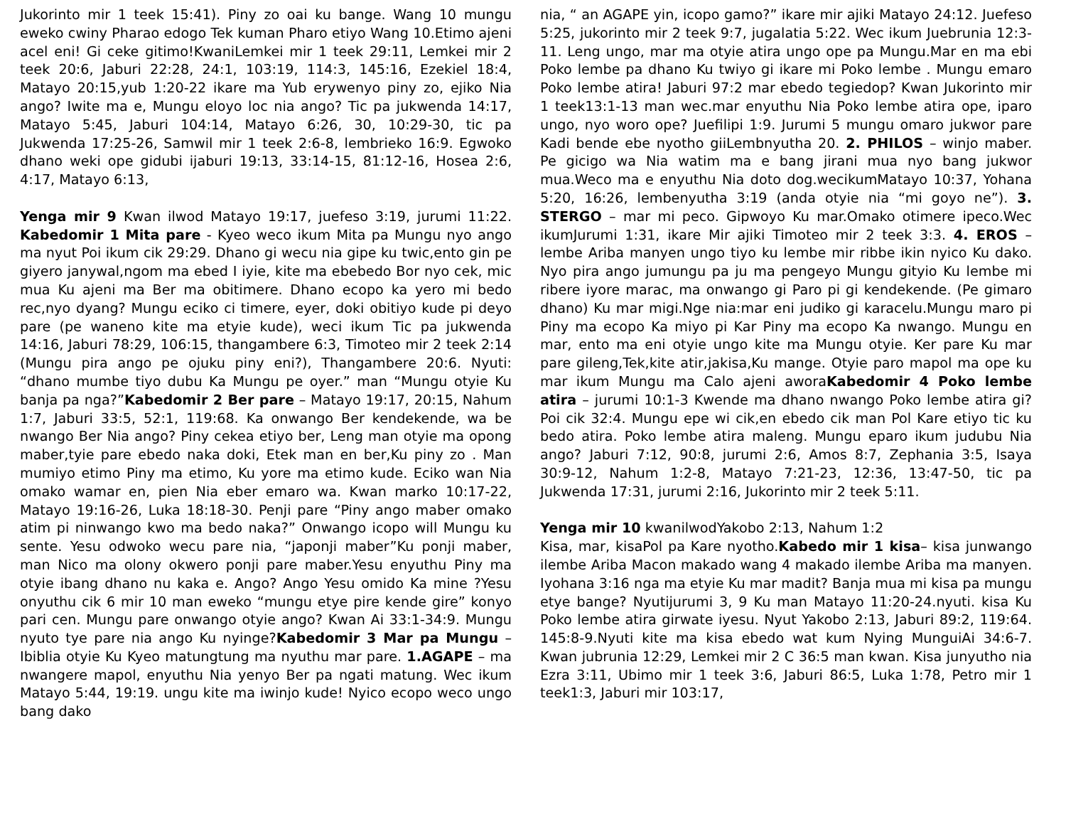Jukorinto mir 1 teek 15:41). Piny zo oai ku bange. Wang 10 mungu eweko cwiny Pharao edogo Tek kuman Pharo etiyo Wang 10.Etimo ajeni acel eni! Gi ceke gitimo!KwaniLemkei mir 1 teek 29:11, Lemkei mir 2 teek 20:6, Jaburi 22:28, 24:1, 103:19, 114:3, 145:16, Ezekiel 18:4, Matayo 20:15,yub 1:20-22 ikare ma Yub erywenyo piny zo, ejiko Nia ango? Iwite ma e, Mungu eloyo loc nia ango? Tic pa jukwenda 14:17, Matayo 5:45, Jaburi 104:14, Matayo 6:26, 30, 10:29-30, tic pa Jukwenda 17:25-26, Samwil mir 1 teek 2:6-8, lembrieko 16:9. Egwoko dhano weki ope gidubi ijaburi 19:13, 33:14-15, 81:12-16, Hosea 2:6, 4:17, Matayo 6:13,
Yenga mir 9 Kwan ilwod Matayo 19:17, juefeso 3:19, jurumi 11:22. Kabedomir 1 Mita pare - Kyeo weco ikum Mita pa Mungu nyo ango ma nyut Poi ikum cik 29:29. Dhano gi wecu nia gipe ku twic,ento gin pe giyero janywal,ngom ma ebed I iyie, kite ma ebebedo Bor nyo cek, mic mua Ku ajeni ma Ber ma obitimere. Dhano ecopo ka yero mi bedo rec,nyo dyang? Mungu eciko ci timere, eyer, doki obitiyo kude pi deyo pare (pe waneno kite ma etyie kude), weci ikum Tic pa jukwenda 14:16, Jaburi 78:29, 106:15, thangambere 6:3, Timoteo mir 2 teek 2:14 (Mungu pira ango pe ojuku piny eni?), Thangambere 20:6. Nyuti: “dhano mumbe tiyo dubu Ka Mungu pe oyer.” man “Mungu otyie Ku banja pa nga?”Kabedomir 2 Ber pare – Matayo 19:17, 20:15, Nahum 1:7, Jaburi 33:5, 52:1, 119:68. Ka onwango Ber kendekende, wa be nwango Ber Nia ango? Piny cekea etiyo ber, Leng man otyie ma opong maber,tyie pare ebedo naka doki, Etek man en ber,Ku piny zo . Man mumiyo etimo Piny ma etimo, Ku yore ma etimo kude. Eciko wan Nia omako wamar en, pien Nia eber emaro wa. Kwan marko 10:17-22, Matayo 19:16-26, Luka 18:18-30. Penji pare “Piny ango maber omako atim pi ninwango kwo ma bedo naka?” Onwango icopo will Mungu ku sente. Yesu odwoko wecu pare nia, “japonji maber”Ku ponji maber, man Nico ma olony okwero ponji pare maber.Yesu enyuthu Piny ma otyie ibang dhano nu kaka e. Ango? Ango Yesu omido Ka mine ?Yesu onyuthu cik 6 mir 10 man eweko “mungu etye pire kende gire” konyo pari cen. Mungu pare onwango otyie ango? Kwan Ai 33:1-34:9. Mungu nyuto tye pare nia ango Ku nyinge?Kabedomir 3 Mar pa Mungu – Ibiblia otyie Ku Kyeo matungtung ma nyuthu mar pare. 1.AGAPE – ma nwangere mapol, enyuthu Nia yenyo Ber pa ngati matung. Wec ikum Matayo 5:44, 19:19. ungu kite ma iwinjo kude! Nyico ecopo weco ungo bang dako
nia, “ an AGAPE yin, icopo gamo?” ikare mir ajiki Matayo 24:12. Juefeso 5:25, jukorinto mir 2 teek 9:7, jugalatia 5:22. Wec ikum Juebrunia 12:3-11. Leng ungo, mar ma otyie atira ungo ope pa Mungu.Mar en ma ebi Poko lembe pa dhano Ku twiyo gi ikare mi Poko lembe . Mungu emaro Poko lembe atira! Jaburi 97:2 mar ebedo tegiedop? Kwan Jukorinto mir 1 teek13:1-13 man wec.mar enyuthu Nia Poko lembe atira ope, iparo ungo, nyo woro ope? Juefilipi 1:9. Jurumi 5 mungu omaro jukwor pare Kadi bende ebe nyotho giiLembnyutha 20. 2. PHILOS – winjo maber. Pe gicigo wa Nia watim ma e bang jirani mua nyo bang jukwor mua.Weco ma e enyuthu Nia doto dog.wecikumMatayo 10:37, Yohana 5:20, 16:26, lembenyutha 3:19 (anda otyie nia “mi goyo ne”). 3. STERGO – mar mi peco. Gipwoyo Ku mar.Omako otimere ipeco.Wec ikumJurumi 1:31, ikare Mir ajiki Timoteo mir 2 teek 3:3. 4. EROS – lembe Ariba manyen ungo tiyo ku lembe mir ribbe ikin nyico Ku dako. Nyo pira ango jumungu pa ju ma pengeyo Mungu gityio Ku lembe mi ribere iyore marac, ma onwango gi Paro pi gi kendekende. (Pe gimaro dhano) Ku mar migi.Nge nia:mar eni judiko gi karacelu.Mungu maro pi Piny ma ecopo Ka miyo pi Kar Piny ma ecopo Ka nwango. Mungu en mar, ento ma eni otyie ungo kite ma Mungu otyie. Ker pare Ku mar pare gileng,Tek,kite atir,jakisa,Ku mange. Otyie paro mapol ma ope ku mar ikum Mungu ma Calo ajeni aworaKabedomir 4 Poko lembe atira – jurumi 10:1-3 Kwende ma dhano nwango Poko lembe atira gi? Poi cik 32:4. Mungu epe wi cik,en ebedo cik man Pol Kare etiyo tic ku bedo atira. Poko lembe atira maleng. Mungu eparo ikum judubu Nia ango? Jaburi 7:12, 90:8, jurumi 2:6, Amos 8:7, Zephania 3:5, Isaya 30:9-12, Nahum 1:2-8, Matayo 7:21-23, 12:36, 13:47-50, tic pa Jukwenda 17:31, jurumi 2:16, Jukorinto mir 2 teek 5:11.
Yenga mir 10 kwanilwodYakobo 2:13, Nahum 1:2
Kisa, mar, kisaPol pa Kare nyotho.Kabedo mir 1 kisa– kisa junwango ilembe Ariba Macon makado wang 4 makado ilembe Ariba ma manyen. Iyohana 3:16 nga ma etyie Ku mar madit? Banja mua mi kisa pa mungu etye bange? Nyutijurumi 3, 9 Ku man Matayo 11:20-24.nyuti. kisa Ku Poko lembe atira girwate iyesu. Nyut Yakobo 2:13, Jaburi 89:2, 119:64. 145:8-9.Nyuti kite ma kisa ebedo wat kum Nying MunguiAi 34:6-7. Kwan jubrunia 12:29, Lemkei mir 2 C 36:5 man kwan. Kisa junyutho nia Ezra 3:11, Ubimo mir 1 teek 3:6, Jaburi 86:5, Luka 1:78, Petro mir 1 teek1:3, Jaburi mir 103:17,